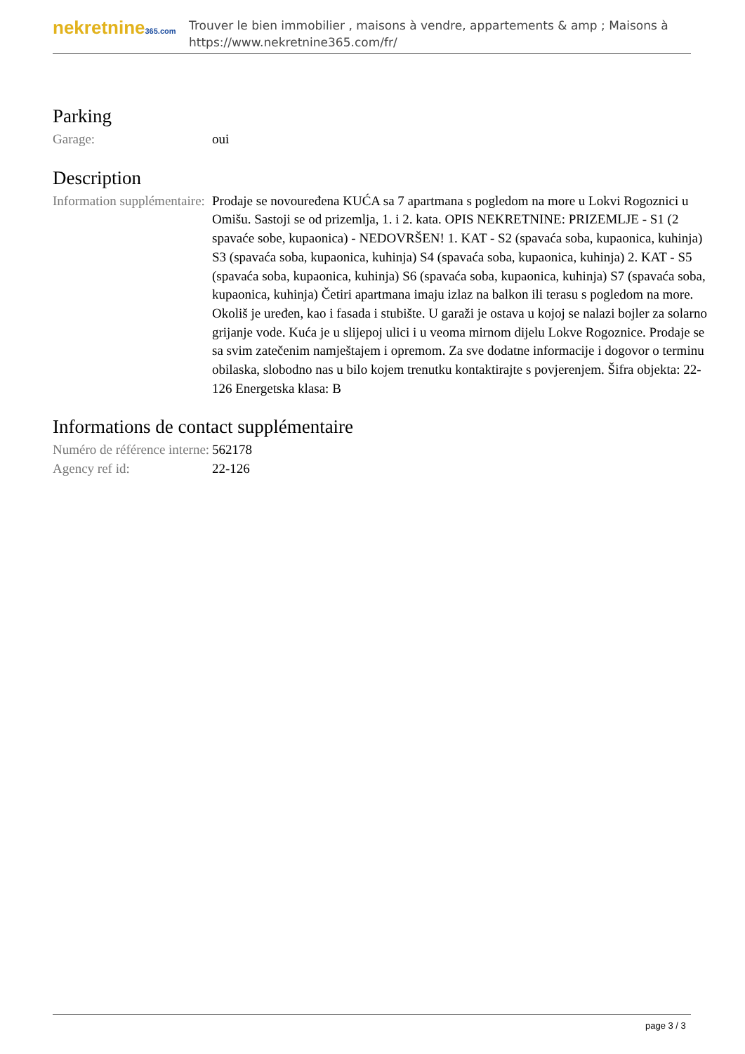nekretnine365.com
Trouver le bien immobilier , maisons à vendre, appartements & amp ; Maisons à
https://www.nekretnine365.com/fr/
Parking
| Garage: | oui |
Description
| Information supplémentaire: | Prodaje se novouređena KUĆA sa 7 apartmana s pogledom na more u Lokvi Rogoznici u Omišu. Sastoji se od prizemlja, 1. i 2. kata. OPIS NEKRETNINE: PRIZEMLJE - S1 (2 spavaće sobe, kupaonica) - NEDOVRŠEN! 1. KAT - S2 (spavaća soba, kupaonica, kuhinja) S3 (spavaća soba, kupaonica, kuhinja) S4 (spavaća soba, kupaonica, kuhinja) 2. KAT - S5 (spavaća soba, kupaonica, kuhinja) S6 (spavaća soba, kupaonica, kuhinja) S7 (spavaća soba, kupaonica, kuhinja) Četiri apartmana imaju izlaz na balkon ili terasu s pogledom na more. Okoliš je uređen, kao i fasada i stubište. U garaži je ostava u kojoj se nalazi bojler za solarno grijanje vode. Kuća je u slijepoj ulici i u veoma mirnom dijelu Lokve Rogoznice. Prodaje se sa svim zatečenim namještajem i opremom. Za sve dodatne informacije i dogovor o terminu obilaska, slobodno nas u bilo kojem trenutku kontaktirajte s povjerenjem. Šifra objekta: 22-126 Energetska klasa: B |
Informations de contact supplémentaire
| Numéro de référence interne: | 562178 |
| Agency ref id: | 22-126 |
page 3 / 3